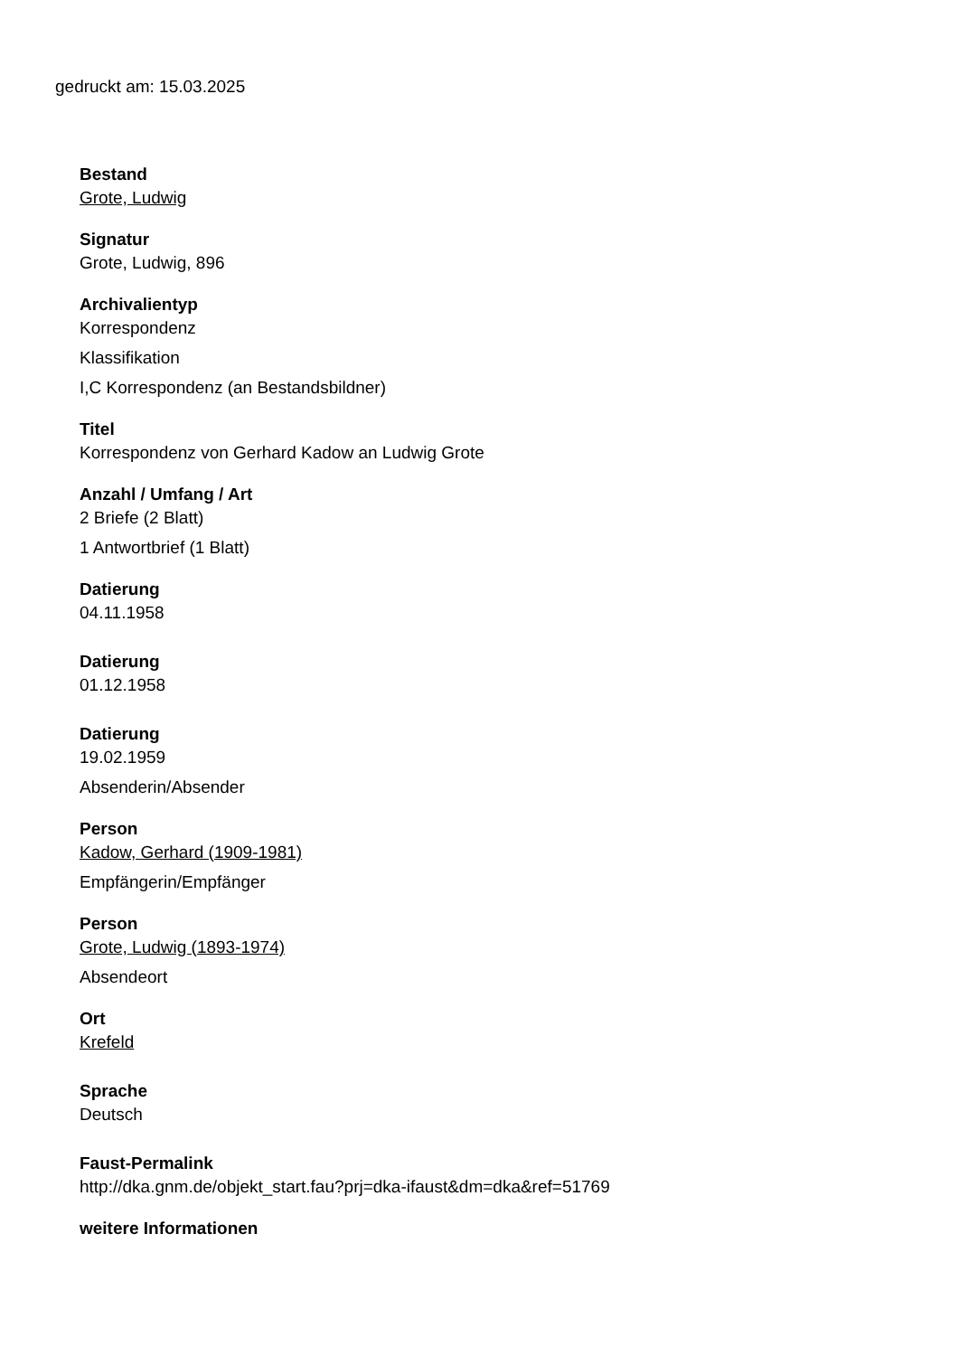gedruckt am: 15.03.2025
Bestand
Grote, Ludwig
Signatur
Grote, Ludwig, 896
Archivalientyp
Korrespondenz
Klassifikation
I,C Korrespondenz (an Bestandsbildner)
Titel
Korrespondenz von Gerhard Kadow an Ludwig Grote
Anzahl / Umfang / Art
2 Briefe (2 Blatt)
1 Antwortbrief (1 Blatt)
Datierung
04.11.1958
Datierung
01.12.1958
Datierung
19.02.1959
Absenderin/Absender
Person
Kadow, Gerhard (1909-1981)
Empfängerin/Empfänger
Person
Grote, Ludwig (1893-1974)
Absendeort
Ort
Krefeld
Sprache
Deutsch
Faust-Permalink
http://dka.gnm.de/objekt_start.fau?prj=dka-ifaust&dm=dka&ref=51769
weitere Informationen